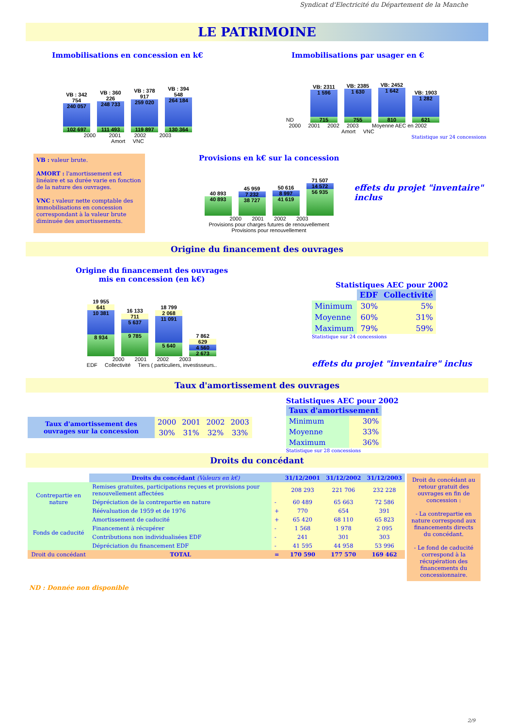Syndicat d'Electricité du Département de la Manche
LE PATRIMOINE
Immobilisations en concession en k€
VB : 342 754
240 057
102 697
VB : 360 226
248 733
111 493
VB : 378 917
259 020
119 897
VB : 394 548
264 184
130 364
2000 2001 2002 2003
Amort VNC
Immobilisations par usager en €
ND
VB: 2311
1 596
715
VB: 2385
1 630
755
VB: 2452
1 642
810
VB: 1903
1 282
621
2000 2001 2002 2003 Moyenne AEC en 2002
Amort VNC
Statistique sur 24 concessions
VB : valeur brute.
AMORT : l'amortissement est linéaire et sa durée varie en fonction de la nature des ouvrages.
VNC : valeur nette comptable des immobilisations en concession correspondant à la valeur brute diminuée des amortissements.
Provisions en k€ sur la concession
40 893
40 893
45 959
7 232
38 727
50 616
8 997
41 619
71 507
14 572
56 935
2000 2001 2002 2003
Provisions pour charges futures de renouvellement
Provisions pour renouvellement
effets du projet "inventaire" inclus
Origine du financement des ouvrages
Origine du financement des ouvrages
mis en concession (en k€)
19 955
641
10 381
8 934
16 133
711
5 637
9 785
18 799
2 068
11 091
5 640
7 862
629
4 560
2 673
2000 2001 2002 2003
EDF Collectivité Tiers ( particuliers, investisseurs..
Statistiques AEC pour 2002
| | EDF | Collectivité |
| --- | --- | --- |
| Minimum | 30% | 5% |
| Moyenne | 60% | 31% |
| Maximum | 79% | 59% |
Statistique sur 24 concessions
effets du projet "inventaire" inclus
Taux d'amortissement des ouvrages
| Taux d'amortissement des ouvrages sur la concession | 2000 | 2001 | 2002 | 2003 |
| | 30% | 31% | 32% | 33% |
Statistiques AEC pour 2002
| Taux d'amortissement | |
| --- | --- |
| Minimum | 30% |
| Moyenne | 33% |
| Maximum | 36% |
Statistique sur 28 concessions
Droits du concédant
| | Droits du concédant (Valeurs en k€) | | 31/12/2001 | 31/12/2002 | 31/12/2003 |
| Contrepartie en nature | Remises gratuites, participations reçues et provisions pour renouvellement affectées | | 208 293 | 221 706 | 232 228 |
| | Dépréciation de la contrepartie en nature | - | 60 489 | 65 663 | 72 586 |
| | Réévaluation de 1959 et de 1976 | + | 770 | 654 | 391 |
| Fonds de caducité | Amortissement de caducité | + | 65 420 | 68 110 | 65 823 |
| | Financement à récupérer | - | 1 568 | 1 978 | 2 095 |
| | Contributions non individualisées EDF | - | 241 | 301 | 303 |
| | Dépréciation du financement EDF | - | 41 595 | 44 958 | 53 996 |
| Droit du concédant | TOTAL | = | 170 590 | 177 570 | 169 462 |
Droit du concédant au retour gratuit des ouvrages en fin de concession :
- La contrepartie en nature correspond aux financements directs du concédant.
- Le fond de caducité correspond à la récupération des financements du concessionnaire.
ND : Donnée non disponible
2/9